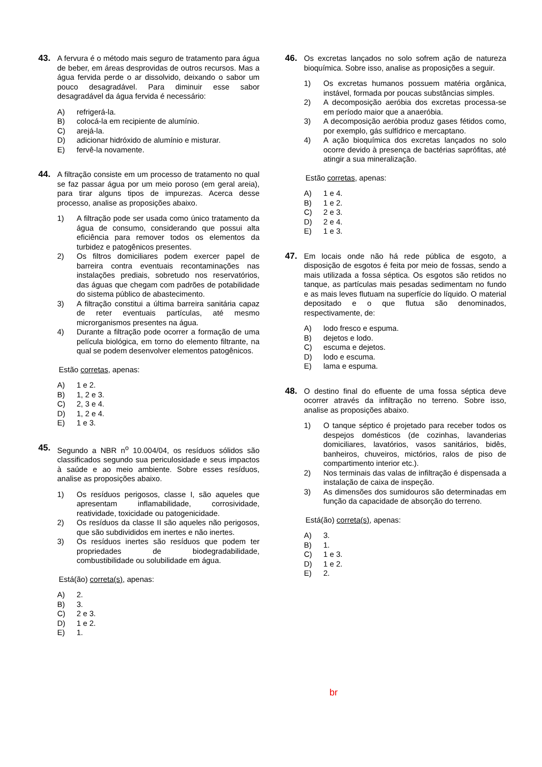43. A fervura é o método mais seguro de tratamento para água de beber, em áreas desprovidas de outros recursos. Mas a água fervida perde o ar dissolvido, deixando o sabor um pouco desagradável. Para diminuir esse sabor desagradável da água fervida é necessário:
A) refrigerá-la.
B) colocá-la em recipiente de alumínio.
C) arejá-la.
D) adicionar hidróxido de alumínio e misturar.
E) fervê-la novamente.
44. A filtração consiste em um processo de tratamento no qual se faz passar água por um meio poroso (em geral areia), para tirar alguns tipos de impurezas. Acerca desse processo, analise as proposições abaixo.
1) A filtração pode ser usada como único tratamento da água de consumo, considerando que possui alta eficiência para remover todos os elementos da turbidez e patogênicos presentes.
2) Os filtros domiciliares podem exercer papel de barreira contra eventuais recontaminações nas instalações prediais, sobretudo nos reservatórios, das águas que chegam com padrões de potabilidade do sistema público de abastecimento.
3) A filtração constitui a última barreira sanitária capaz de reter eventuais partículas, até mesmo microrganismos presentes na água.
4) Durante a filtração pode ocorrer a formação de uma película biológica, em torno do elemento filtrante, na qual se podem desenvolver elementos patogênicos.
Estão corretas, apenas:
A) 1 e 2.
B) 1, 2 e 3.
C) 2, 3 e 4.
D) 1, 2 e 4.
E) 1 e 3.
45. Segundo a NBR n<sup>o</sup> 10.004/04, os resíduos sólidos são classificados segundo sua periculosidade e seus impactos à saúde e ao meio ambiente. Sobre esses resíduos, analise as proposições abaixo.
1) Os resíduos perigosos, classe I, são aqueles que apresentam inflamabilidade, corrosividade, reatividade, toxicidade ou patogenicidade.
2) Os resíduos da classe II são aqueles não perigosos, que são subdivididos em inertes e não inertes.
3) Os resíduos inertes são resíduos que podem ter propriedades de biodegradabilidade, combustibilidade ou solubilidade em água.
Está(ão) correta(s), apenas:
A) 2.
B) 3.
C) 2 e 3.
D) 1 e 2.
E) 1.
46. Os excretas lançados no solo sofrem ação de natureza bioquímica. Sobre isso, analise as proposições a seguir.
1) Os excretas humanos possuem matéria orgânica, instável, formada por poucas substâncias simples.
2) A decomposição aeróbia dos excretas processa-se em período maior que a anaeróbia.
3) A decomposição aeróbia produz gases fétidos como, por exemplo, gás sulfídrico e mercaptano.
4) A ação bioquímica dos excretas lançados no solo ocorre devido à presença de bactérias saprófitas, até atingir a sua mineralização.
Estão corretas, apenas:
A) 1 e 4.
B) 1 e 2.
C) 2 e 3.
D) 2 e 4.
E) 1 e 3.
47. Em locais onde não há rede pública de esgoto, a disposição de esgotos é feita por meio de fossas, sendo a mais utilizada a fossa séptica. Os esgotos são retidos no tanque, as partículas mais pesadas sedimentam no fundo e as mais leves flutuam na superfície do líquido. O material depositado e o que flutua são denominados, respectivamente, de:
A) lodo fresco e espuma.
B) dejetos e lodo.
C) escuma e dejetos.
D) lodo e escuma.
E) lama e espuma.
48. O destino final do efluente de uma fossa séptica deve ocorrer através da infiltração no terreno. Sobre isso, analise as proposições abaixo.
1) O tanque séptico é projetado para receber todos os despejos domésticos (de cozinhas, lavanderias domiciliares, lavatórios, vasos sanitários, bidês, banheiros, chuveiros, mictórios, ralos de piso de compartimento interior etc.).
2) Nos terminais das valas de infiltração é dispensada a instalação de caixa de inspeção.
3) As dimensões dos sumidouros são determinadas em função da capacidade de absorção do terreno.
Está(ão) correta(s), apenas:
A) 3.
B) 1.
C) 1 e 3.
D) 1 e 2.
E) 2.
br